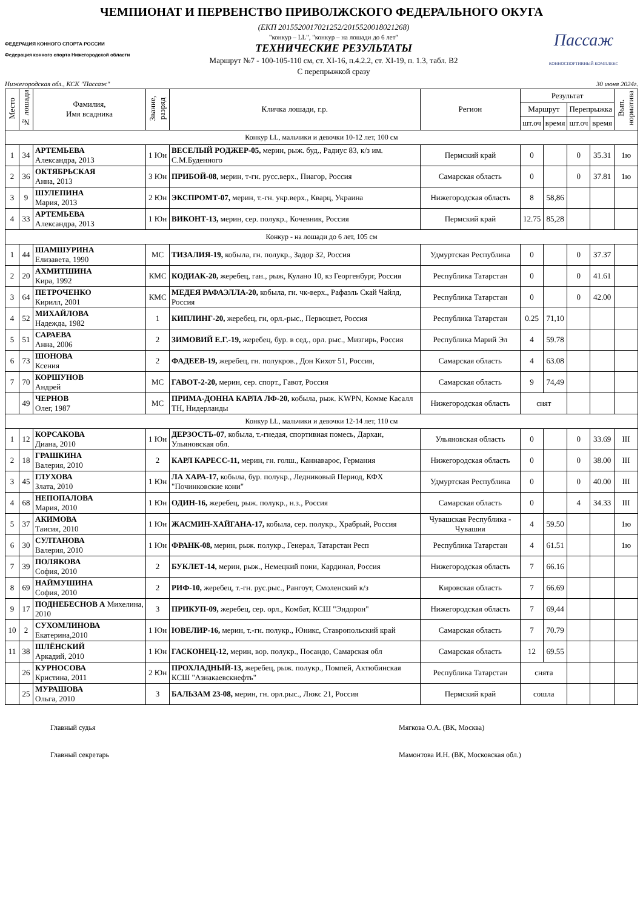ЧЕМПИОНАТ И ПЕРВЕНСТВО ПРИВОЛЖСКОГО ФЕДЕРАЛЬНОГО ОКУГА
ФЕДЕРАЦИЯ КОННОГО СПОРТА РОССИИ
Федерация конного спорта Нижегородской области
(ЕКП 2015520017021252/2015520018021268)
"конкур – LL", "конкур – на лошади до 6 лет"
ТЕХНИЧЕСКИЕ РЕЗУЛЬТАТЫ
Маршрут №7 - 100-105-110 см, ст. XI-16, п.4.2.2, ст. XI-19, п. 1.3, табл. В2
С перепрыжкой сразу
Пассаж
КОННОСПОРТИВНЫЙ КОМПЛЕКС
Нижегородская обл., КСК "Пассаж" 30 июня 2024г.
| Место | № лошади | Фамилия, Имя всадника | Звание, разряд | Кличка лошади, г.р. | Регион | Результат | | | | Вып. норматива |
| --- | --- | --- | --- | --- | --- | --- | --- | --- | --- | --- |
| | | | | | | Маршрут | | Перепрыжка | | |
| | | | | | | шт.оч | время | шт.оч | время | |
| Конкур LL, мальчики и девочки 10-12 лет, 100 см | | | | | | | | | | |
| 1 | 34 | АРТЕМЬЕВА Александра, 2013 | 1 Юн | ВЕСЕЛЫЙ РОДЖЕР-05, мерин, рыж. буд., Радиус 83, к/з им. С.М.Буденного | Пермский край | 0 | | 0 | 35.31 | 1ю |
| 2 | 36 | ОКТЯБРЬСКАЯ Анна, 2013 | 3 Юн | ПРИБОЙ-08, мерин, т-гн. русс.верх., Пиагор, Россия | Самарская область | 0 | | 0 | 37.81 | 1ю |
| 3 | 9 | ШУЛЕПИНА Мария, 2013 | 2 Юн | ЭКСПРОМТ-07, мерин, т.-гн. укр.верх., Кварц, Украина | Нижегородская область | 8 | 58,86 | | | |
| 4 | 33 | АРТЕМЬЕВА Александра, 2013 | 1 Юн | ВИКОНТ-13, мерин, сер. полукр., Кочевник, Россия | Пермский край | 12.75 | 85,28 | | | |
| Конкур - на лошади до 6 лет, 105 см | | | | | | | | | | |
| 1 | 44 | ШАМШУРИНА Елизавета, 1990 | МС | ТИЗАЛИЯ-19, кобыла, гн. полукр., Задор 32, Россия | Удмуртская Республика | 0 | | 0 | 37.37 | |
| 2 | 20 | АХМИТШИНА Кира, 1992 | КМС | КОДИАК-20, жеребец, ган., рыж, Кулано 10, кз Георгенбург, Россия | Республика Татарстан | 0 | | 0 | 41.61 | |
| 3 | 64 | ПЕТРОЧЕНКО Кирилл, 2001 | КМС | МЕДЕЯ РАФАЭЛЛА-20, кобыла, гн. чк-верх., Рафаэль Скай Чайлд, Россия | Республика Татарстан | 0 | | 0 | 42.00 | |
| 4 | 52 | МИХАЙЛОВА Надежда, 1982 | 1 | КИПЛИНГ-20, жеребец, гн, орл.-рыс., Первоцвет, Россия | Республика Татарстан | 0.25 | 71,10 | | | |
| 5 | 51 | САРАЕВА Анна, 2006 | 2 | ЗИМОВИЙ Е.Г.-19, жеребец, бур. в сед., орл. рыс., Мизгирь, Россия | Республика Марий Эл | 4 | 59.78 | | | |
| 6 | 73 | ШОНОВА Ксения | 2 | ФАДЕЕВ-19, жеребец, гн. полукров., Дон Кихот 51, Россия, | Самарская область | 4 | 63.08 | | | |
| 7 | 70 | КОРШУНОВ Андрей | МС | ГАВОТ-2-20, мерин, сер. спорт., Гавот, Россия | Самарская область | 9 | 74,49 | | | |
| | 49 | ЧЕРНОВ Олег, 1987 | МС | ПРИМА-ДОННА КАРЛА ЛФ-20, кобыла, рыж. KWPN, Комме Касалл ТН, Нидерланды | Нижегородская область | снят | | | | |
| Конкур LL, мальчики и девочки 12-14 лет, 110 см | | | | | | | | | | |
| 1 | 12 | КОРСАКОВА Диана, 2010 | 1 Юн | ДЕРЗОСТЬ-07 , кобыла, т.-гнедая, спортивная помесь, Дархан, Ульяновская обл. | Ульяновская область | 0 | | 0 | 33.69 | III |
| 2 | 18 | ГРАШКИНА Валерия, 2010 | 2 | КАРЛ КАРЕСС-11, мерин, гн. голш., Каннаварос, Германия | Нижегородская область | 0 | | 0 | 38.00 | III |
| 3 | 45 | ГЛУХОВА Злата, 2010 | 1 Юн | ЛА ХАРА-17, кобыла, бур. полукр., Ледниковый Период, КФХ "Починковские кони" | Удмуртская Республика | 0 | | 0 | 40.00 | III |
| 4 | 68 | НЕПОПАЛОВА Мария, 2010 | 1 Юн | ОДИН-16, жеребец, рыж. полукр., н.з., Россия | Самарская область | 0 | | 4 | 34.33 | III |
| 5 | 37 | АКИМОВА Таисия, 2010 | 1 Юн | ЖАСМИН-ХАЙГАНА-17, кобыла, сер. полукр., Храбрый, Россия | Чувашская Республика - Чувашия | 4 | 59.50 | | | 1ю |
| 6 | 30 | СУЛТАНОВА Валерия, 2010 | 1 Юн | ФРАНК-08, мерин, рыж. полукр., Генерал, Татарстан Респ | Республика Татарстан | 4 | 61.51 | | | 1ю |
| 7 | 39 | ПОЛЯКОВА София, 2010 | 2 | БУКЛЕТ-14, мерин, рыж., Немецкий пони, Кардинал, Россия | Нижегородская область | 7 | 66.16 | | | |
| 8 | 69 | НАЙМУШИНА София, 2010 | 2 | РИФ-10, жеребец, т.-гн. рус.рыс., Рангоут, Смоленский к/з | Кировская область | 7 | 66.69 | | | |
| 9 | 17 | ПОДНЕБЕСНОВ А Михелина, 2010 | 3 | ПРИКУП-09, жеребец, сер. орл., Комбат, КСШ "Эндорон" | Нижегородская область | 7 | 69,44 | | | |
| 10 | 2 | СУХОМЛИНОВА Екатерина,2010 | 1 Юн | ЮВЕЛИР-16, мерин, т.-гн. полукр., Юникс, Ставропольский край | Самарская область | 7 | 70.79 | | | |
| 11 | 38 | ШЛЁНСКИЙ Аркадий, 2010 | 1 Юн | ГАСКОНЕЦ-12, мерин, вор. полукр., Посандо, Самарская обл | Самарская область | 12 | 69.55 | | | |
| | 26 | КУРНОСОВА Кристина, 2011 | 2 Юн | ПРОХЛАДНЫЙ-13, жеребец, рыж. полукр., Помпей, Актюбинская КСШ "Азнакаевскнефть" | Республика Татарстан | снята | | | | |
| | 25 | МУРАШОВА Ольга, 2010 | 3 | БАЛЬЗАМ 23-08, мерин, гн. орл.рыс., Люкс 21, Россия | Пермский край | сошла | | | | |
Главный судья Мягкова О.А. (ВК, Москва)
Главный секретарь Мамонтова И.Н. (ВК, Московская обл.)